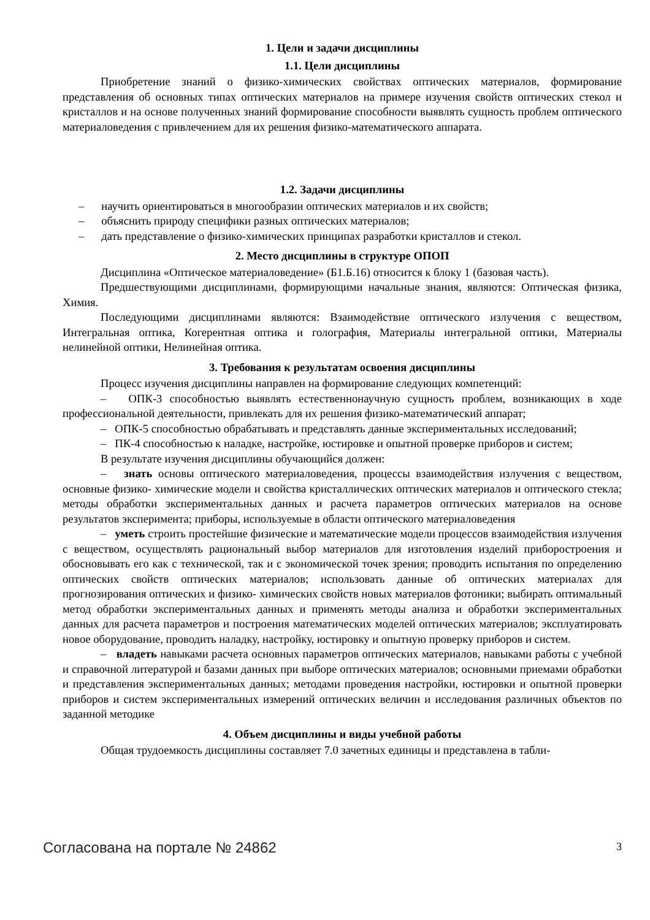1. Цели и задачи дисциплины
1.1. Цели дисциплины
Приобретение знаний о физико-химических свойствах оптических материалов, формирование представления об основных типах оптических материалов на примере изучения свойств оптических стекол и кристаллов и на основе полученных знаний формирование способности выявлять сущность проблем оптического материаловедения с привлечением для их решения физико-математического аппарата.
1.2. Задачи дисциплины
– научить ориентироваться в многообразии оптических материалов и их свойств;
– объяснить природу специфики разных оптических материалов;
– дать представление о физико-химических принципах разработки кристаллов и стекол.
2. Место дисциплины в структуре ОПОП
Дисциплина «Оптическое материаловедение» (Б1.Б.16) относится к блоку 1 (базовая часть).
Предшествующими дисциплинами, формирующими начальные знания, являются: Оптическая физика, Химия.
Последующими дисциплинами являются: Взаимодействие оптического излучения с веществом, Интегральная оптика, Когерентная оптика и голография, Материалы интегральной оптики, Материалы нелинейной оптики, Нелинейная оптика.
3. Требования к результатам освоения дисциплины
Процесс изучения дисциплины направлен на формирование следующих компетенций:
– ОПК-3 способностью выявлять естественнонаучную сущность проблем, возникающих в ходе профессиональной деятельности, привлекать для их решения физико-математический аппарат;
– ОПК-5 способностью обрабатывать и представлять данные экспериментальных исследований;
– ПК-4 способностью к наладке, настройке, юстировке и опытной проверке приборов и систем;
В результате изучения дисциплины обучающийся должен:
– знать основы оптического материаловедения, процессы взаимодействия излучения с веществом, основные физико- химические модели и свойства кристаллических оптических материалов и оптического стекла; методы обработки экспериментальных данных и расчета параметров оптических материалов на основе результатов эксперимента; приборы, используемые в области оптического материаловедения
– уметь строить простейшие физические и математические модели процессов взаимодействия излучения с веществом, осуществлять рациональный выбор материалов для изготовления изделий приборостроения и обосновывать его как с технической, так и с экономической точек зрения; проводить испытания по определению оптических свойств оптических материалов; использовать данные об оптических материалах для прогнозирования оптических и физико- химических свойств новых материалов фотоники; выбирать оптимальный метод обработки экспериментальных данных и применять методы анализа и обработки экспериментальных данных для расчета параметров и построения математических моделей оптических материалов; эксплуатировать новое оборудование, проводить наладку, настройку, юстировку и опытную проверку приборов и систем.
– владеть навыками расчета основных параметров оптических материалов, навыками работы с учебной и справочной литературой и базами данных при выборе оптических материалов; основными приемами обработки и представления экспериментальных данных; методами проведения настройки, юстировки и опытной проверки приборов и систем экспериментальных измерений оптических величин и исследования различных объектов по заданной методике
4. Объем дисциплины и виды учебной работы
Общая трудоемкость дисциплины составляет 7.0 зачетных единицы и представлена в табли-
Согласована на портале № 24862 3